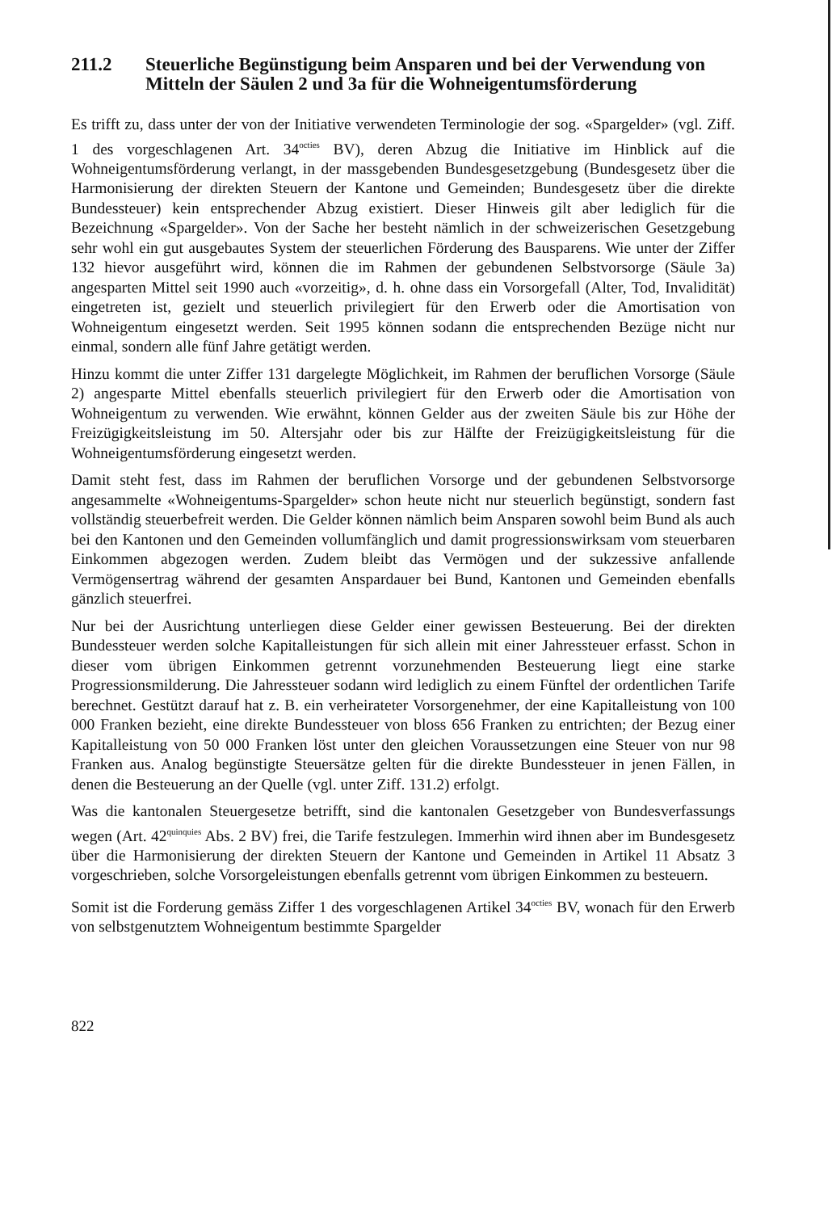211.2 Steuerliche Begünstigung beim Ansparen und bei der Verwendung von Mitteln der Säulen 2 und 3a für die Wohneigentumsförderung
Es trifft zu, dass unter der von der Initiative verwendeten Terminologie der sog. «Spargelder» (vgl. Ziff. 1 des vorgeschlagenen Art. 34<sup>octies</sup> BV), deren Abzug die Initiative im Hinblick auf die Wohneigentumsförderung verlangt, in der massgebenden Bundesgesetzgebung (Bundesgesetz über die Harmonisierung der direkten Steuern der Kantone und Gemeinden; Bundesgesetz über die direkte Bundessteuer) kein entsprechender Abzug existiert. Dieser Hinweis gilt aber lediglich für die Bezeichnung «Spargelder». Von der Sache her besteht nämlich in der schweizerischen Gesetzgebung sehr wohl ein gut ausgebautes System der steuerlichen Förderung des Bausparens. Wie unter der Ziffer 132 hievor ausgeführt wird, können die im Rahmen der gebundenen Selbstvorsorge (Säule 3a) angesparten Mittel seit 1990 auch «vorzeitig», d. h. ohne dass ein Vorsorgefall (Alter, Tod, Invalidität) eingetreten ist, gezielt und steuerlich privilegiert für den Erwerb oder die Amortisation von Wohneigentum eingesetzt werden. Seit 1995 können sodann die entsprechenden Bezüge nicht nur einmal, sondern alle fünf Jahre getätigt werden.
Hinzu kommt die unter Ziffer 131 dargelegte Möglichkeit, im Rahmen der beruflichen Vorsorge (Säule 2) angesparte Mittel ebenfalls steuerlich privilegiert für den Erwerb oder die Amortisation von Wohneigentum zu verwenden. Wie erwähnt, können Gelder aus der zweiten Säule bis zur Höhe der Freizügigkeitsleistung im 50. Altersjahr oder bis zur Hälfte der Freizügigkeitsleistung für die Wohneigentumsförderung eingesetzt werden.
Damit steht fest, dass im Rahmen der beruflichen Vorsorge und der gebundenen Selbstvorsorge angesammelte «Wohneigentums-Spargelder» schon heute nicht nur steuerlich begünstigt, sondern fast vollständig steuerbefreit werden. Die Gelder können nämlich beim Ansparen sowohl beim Bund als auch bei den Kantonen und den Gemeinden vollumfänglich und damit progressionswirksam vom steuerbaren Einkommen abgezogen werden. Zudem bleibt das Vermögen und der sukzessive anfallende Vermögensertrag während der gesamten Anspardauer bei Bund, Kantonen und Gemeinden ebenfalls gänzlich steuerfrei.
Nur bei der Ausrichtung unterliegen diese Gelder einer gewissen Besteuerung. Bei der direkten Bundessteuer werden solche Kapitalleistungen für sich allein mit einer Jahressteuer erfasst. Schon in dieser vom übrigen Einkommen getrennt vorzunehmenden Besteuerung liegt eine starke Progressionsmilderung. Die Jahressteuer sodann wird lediglich zu einem Fünftel der ordentlichen Tarife berechnet. Gestützt darauf hat z. B. ein verheirateter Vorsorgenehmer, der eine Kapitalleistung von 100 000 Franken bezieht, eine direkte Bundessteuer von bloss 656 Franken zu entrichten; der Bezug einer Kapitalleistung von 50 000 Franken löst unter den gleichen Voraussetzungen eine Steuer von nur 98 Franken aus. Analog begünstigte Steuersätze gelten für die direkte Bundessteuer in jenen Fällen, in denen die Besteuerung an der Quelle (vgl. unter Ziff. 131.2) erfolgt.
Was die kantonalen Steuergesetze betrifft, sind die kantonalen Gesetzgeber von Bundesverfassungs wegen (Art. 42<sup>quinquies</sup> Abs. 2 BV) frei, die Tarife festzulegen. Immerhin wird ihnen aber im Bundesgesetz über die Harmonisierung der direkten Steuern der Kantone und Gemeinden in Artikel 11 Absatz 3 vorgeschrieben, solche Vorsorgeleistungen ebenfalls getrennt vom übrigen Einkommen zu besteuern.
Somit ist die Forderung gemäss Ziffer 1 des vorgeschlagenen Artikel 34<sup>octies</sup> BV, wonach für den Erwerb von selbstgenutztem Wohneigentum bestimmte Spargelder
822